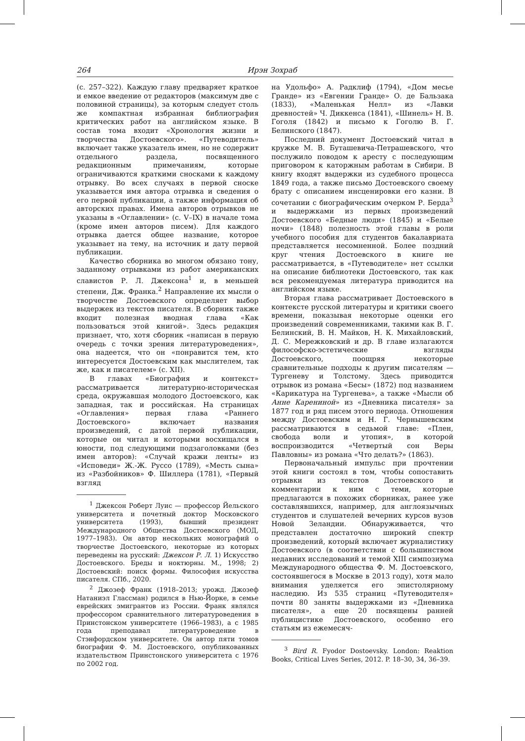264 Ирэн Зохраб
(с. 257–322). Каждую главу предваряет краткое и емкое введение от редакторов (максимум две с половиной страницы), за которым следует столь же компактная избранная библиография критических работ на английском языке. В состав тома входит «Хронология жизни и творчества Достоевского». «Путеводитель» включает также указатель имен, но не содержит отдельного раздела, посвященного редакционным примечаниям, которые ограничиваются краткими сносками к каждому отрывку. Во всех случаях в первой сноске указывается имя автора отрывка и сведения о его первой публикации, а также информация об авторских правах. Имена авторов отрывков не указаны в «Оглавлении» (с. V–IX) в начале тома (кроме имен авторов писем). Для каждого отрывка дается общее название, которое указывает на тему, на источник и дату первой публикации.
Качество сборника во многом обязано тону, заданному отрывками из работ американских славистов Р. Л. Джексона<sup>1</sup> и, в меньшей степени, Дж. Франка.<sup>2</sup> Направление их мысли о творчестве Достоевского определяет выбор выдержек из текстов писателя. В сборник также входит полезная вводная глава «Как пользоваться этой книгой». Здесь редакция признает, что, хотя сборник «написан в первую очередь с точки зрения литературоведения», она надеется, что он «понравится тем, кто интересуется Достоевским как мыслителем, так же, как и писателем» (с. XII).
В главах «Биография и контекст» рассматривается литературно-историческая среда, окружавшая молодого Достоевского, как западная, так и российская. На страницах «Оглавления» первая глава «Раннего Достоевского» включает названия произведений, с датой первой публикации, которые он читал и которыми восхищался в юности, под следующими подзаголовками (без имен авторов): «Случай кражи ленты» из «Исповеди» Ж.-Ж. Руссо (1789), «Месть сына» из «Разбойников» Ф. Шиллера (1781), «Первый взгляд
<sup>1</sup> Джексон Роберт Луис — профессор Йельского университета и почетный доктор Московского университета (1993), бывший президент Международного Общества Достоевского (МОД, 1977–1983). Он автор нескольких монографий о творчестве Достоевского, некоторые из которых переведены на русский: Джексон Р. Л. 1) Искусство Достоевского. Бреды и ноктюрны. М., 1998; 2) Достоевский: поиск формы. Философия искусства писателя. СПб., 2020.
<sup>2</sup> Джозеф Франк (1918–2013; урожд. Джозеф Натаниэл Глассман) родился в Нью-Йорке, в семье еврейских эмигрантов из России. Франк являлся профессором сравнительного литературоведения в Принстонском университете (1966–1983), а с 1985 года преподавал литературоведение в Стэнфордском университете. Он автор пяти томов биографии Ф. М. Достоевского, опубликованных издательством Принстонского университета с 1976 по 2002 год.
на Удольфо» А. Радклиф (1794), «Дом месье Гранде» из «Евгении Гранде» О. де Бальзака (1833), «Маленькая Нелл» из «Лавки древностей» Ч. Диккенса (1841), «Шинель» Н. В. Гоголя (1842) и письмо к Гоголю В. Г. Белинского (1847).
Последний документ Достоевский читал в кружке М. В. Буташевича-Петрашевского, что послужило поводом к аресту с последующим приговором к каторжным работам в Сибири. В книгу входят выдержки из судебного процесса 1849 года, а также письмо Достоевского своему брату с описанием инсценировки его казни. В сочетании с биографическим очерком Р. Берда<sup>3</sup> и выдержками из первых произведений Достоевского «Бедные люди» (1845) и «Белые ночи» (1848) полезность этой главы в роли учебного пособия для студентов бакалавриата представляется несомненной. Более поздний круг чтения Достоевского в книге не рассматривается, в «Путеводителе» нет ссылки на описание библиотеки Достоевского, так как вся рекомендуемая литература приводится на английском языке.
Вторая глава рассматривает Достоевского в контексте русской литературы и критики своего времени, показывая некоторые оценки его произведений современниками, такими как В. Г. Белинский, В. Н. Майков, Н. К. Михайловский, Д. С. Мережковский и др. В главе излагаются философско-эстетические взгляды Достоевского, поощряя некоторые сравнительные подходы к другим писателям — Тургеневу и Толстому. Здесь приводится отрывок из романа «Бесы» (1872) под названием «Карикатура на Тургенева», а также «Мысли об Анне Карениной» из «Дневника писателя» за 1877 год и ряд писем этого периода. Отношения между Достоевским и Н. Г. Чернышевским рассматриваются в седьмой главе: «Плен, свобода воли и утопия», в которой воспроизводится «Четвертый сон Веры Павловны» из романа «Что делать?» (1863).
Первоначальный импульс при прочтении этой книги состоял в том, чтобы сопоставить отрывки из текстов Достоевского и комментарии к ним с теми, которые предлагаются в похожих сборниках, ранее уже составлявшихся, например, для англоязычных студентов и слушателей вечерних курсов вузов Новой Зеландии. Обнаруживается, что представлен достаточно широкий спектр произведений, который включает журналистику Достоевского (в соответствии с большинством недавних исследований и темой XIII симпозиума Международного общества Ф. М. Достоевского, состоявшегося в Москве в 2013 году), хотя мало внимания уделяется его эпистолярному наследию. Из 535 страниц «Путеводителя» почти 80 заняты выдержками из «Дневника писателя», а еще 20 посвящены ранней публицистике Достоевского, особенно его статьям из ежемесяч-
<sup>3</sup> Bird R. Fyodor Dostoevsky. London: Reaktion Books, Critical Lives Series, 2012. P. 18–30, 34, 36–39.